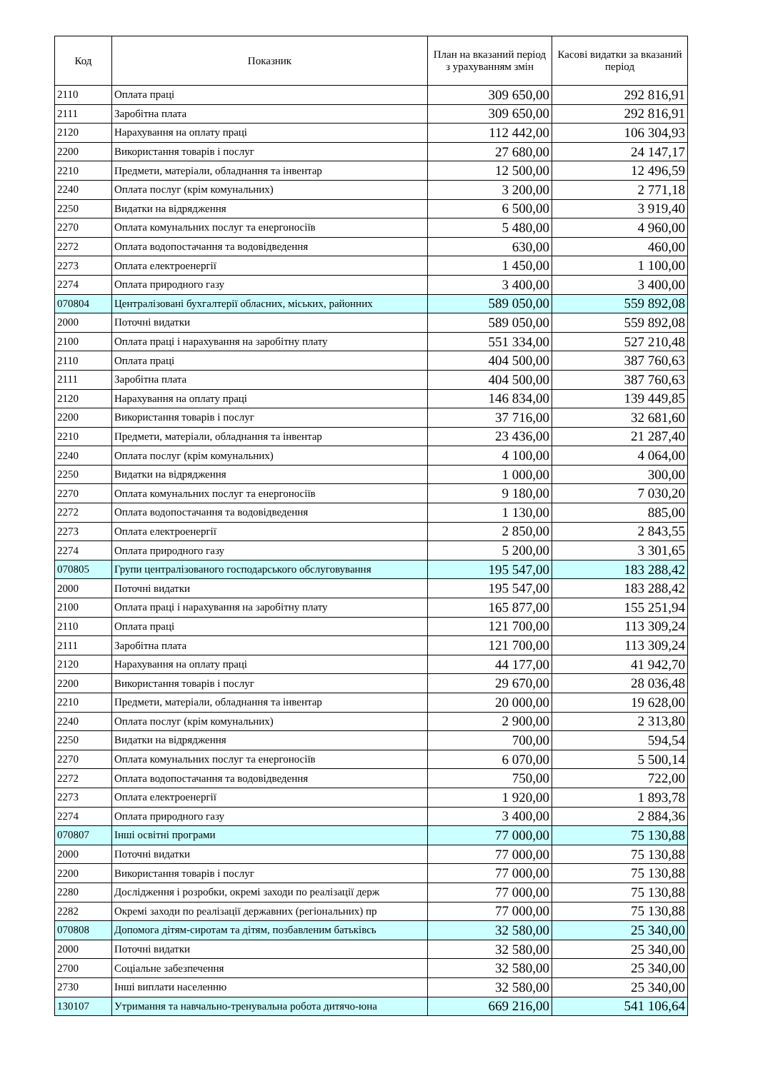| Код | Показник | План на вказаний період з урахуванням змін | Касові видатки за вказаний період |
| --- | --- | --- | --- |
| 2110 | Оплата праці | 309 650,00 | 292 816,91 |
| 2111 | Заробітна плата | 309 650,00 | 292 816,91 |
| 2120 | Нарахування на оплату праці | 112 442,00 | 106 304,93 |
| 2200 | Використання товарів і послуг | 27 680,00 | 24 147,17 |
| 2210 | Предмети, матеріали, обладнання та інвентар | 12 500,00 | 12 496,59 |
| 2240 | Оплата послуг (крім комунальних) | 3 200,00 | 2 771,18 |
| 2250 | Видатки на відрядження | 6 500,00 | 3 919,40 |
| 2270 | Оплата комунальних послуг та енергоносіїв | 5 480,00 | 4 960,00 |
| 2272 | Оплата водопостачання та водовідведення | 630,00 | 460,00 |
| 2273 | Оплата електроенергії | 1 450,00 | 1 100,00 |
| 2274 | Оплата природного газу | 3 400,00 | 3 400,00 |
| 070804 | Централізовані бухгалтерії обласних, міських, районних | 589 050,00 | 559 892,08 |
| 2000 | Поточні видатки | 589 050,00 | 559 892,08 |
| 2100 | Оплата праці і нарахування на заробітну плату | 551 334,00 | 527 210,48 |
| 2110 | Оплата праці | 404 500,00 | 387 760,63 |
| 2111 | Заробітна плата | 404 500,00 | 387 760,63 |
| 2120 | Нарахування на оплату праці | 146 834,00 | 139 449,85 |
| 2200 | Використання товарів і послуг | 37 716,00 | 32 681,60 |
| 2210 | Предмети, матеріали, обладнання та інвентар | 23 436,00 | 21 287,40 |
| 2240 | Оплата послуг (крім комунальних) | 4 100,00 | 4 064,00 |
| 2250 | Видатки на відрядження | 1 000,00 | 300,00 |
| 2270 | Оплата комунальних послуг та енергоносіїв | 9 180,00 | 7 030,20 |
| 2272 | Оплата водопостачання та водовідведення | 1 130,00 | 885,00 |
| 2273 | Оплата електроенергії | 2 850,00 | 2 843,55 |
| 2274 | Оплата природного газу | 5 200,00 | 3 301,65 |
| 070805 | Групи централізованого господарського обслуговування | 195 547,00 | 183 288,42 |
| 2000 | Поточні видатки | 195 547,00 | 183 288,42 |
| 2100 | Оплата праці і нарахування на заробітну плату | 165 877,00 | 155 251,94 |
| 2110 | Оплата праці | 121 700,00 | 113 309,24 |
| 2111 | Заробітна плата | 121 700,00 | 113 309,24 |
| 2120 | Нарахування на оплату праці | 44 177,00 | 41 942,70 |
| 2200 | Використання товарів і послуг | 29 670,00 | 28 036,48 |
| 2210 | Предмети, матеріали, обладнання та інвентар | 20 000,00 | 19 628,00 |
| 2240 | Оплата послуг (крім комунальних) | 2 900,00 | 2 313,80 |
| 2250 | Видатки на відрядження | 700,00 | 594,54 |
| 2270 | Оплата комунальних послуг та енергоносіїв | 6 070,00 | 5 500,14 |
| 2272 | Оплата водопостачання та водовідведення | 750,00 | 722,00 |
| 2273 | Оплата електроенергії | 1 920,00 | 1 893,78 |
| 2274 | Оплата природного газу | 3 400,00 | 2 884,36 |
| 070807 | Інші освітні програми | 77 000,00 | 75 130,88 |
| 2000 | Поточні видатки | 77 000,00 | 75 130,88 |
| 2200 | Використання товарів і послуг | 77 000,00 | 75 130,88 |
| 2280 | Дослідження і розробки, окремі заходи по реалізації держ | 77 000,00 | 75 130,88 |
| 2282 | Окремі заходи по реалізації державних (регіональних) пр | 77 000,00 | 75 130,88 |
| 070808 | Допомога дітям-сиротам та дітям, позбавленим батьківсь | 32 580,00 | 25 340,00 |
| 2000 | Поточні видатки | 32 580,00 | 25 340,00 |
| 2700 | Соціальне забезпечення | 32 580,00 | 25 340,00 |
| 2730 | Інші виплати населенню | 32 580,00 | 25 340,00 |
| 130107 | Утримання та навчально-тренувальна робота дитячо-юна | 669 216,00 | 541 106,64 |